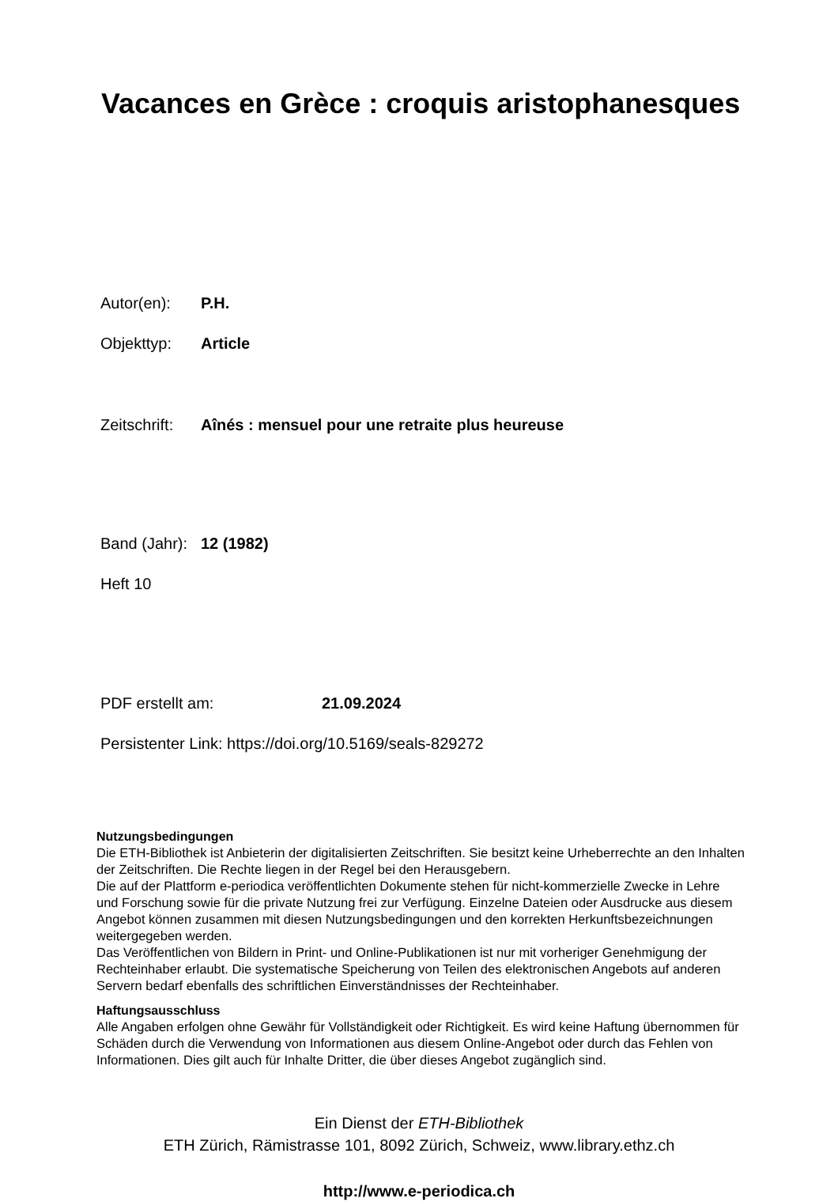Vacances en Grèce : croquis aristophanesques
Autor(en): P.H.
Objekttyp: Article
Zeitschrift: Aînés : mensuel pour une retraite plus heureuse
Band (Jahr): 12 (1982)
Heft 10
PDF erstellt am: 21.09.2024
Persistenter Link: https://doi.org/10.5169/seals-829272
Nutzungsbedingungen
Die ETH-Bibliothek ist Anbieterin der digitalisierten Zeitschriften. Sie besitzt keine Urheberrechte an den Inhalten der Zeitschriften. Die Rechte liegen in der Regel bei den Herausgebern.
Die auf der Plattform e-periodica veröffentlichten Dokumente stehen für nicht-kommerzielle Zwecke in Lehre und Forschung sowie für die private Nutzung frei zur Verfügung. Einzelne Dateien oder Ausdrucke aus diesem Angebot können zusammen mit diesen Nutzungsbedingungen und den korrekten Herkunftsbezeichnungen weitergegeben werden.
Das Veröffentlichen von Bildern in Print- und Online-Publikationen ist nur mit vorheriger Genehmigung der Rechteinhaber erlaubt. Die systematische Speicherung von Teilen des elektronischen Angebots auf anderen Servern bedarf ebenfalls des schriftlichen Einverständnisses der Rechteinhaber.
Haftungsausschluss
Alle Angaben erfolgen ohne Gewähr für Vollständigkeit oder Richtigkeit. Es wird keine Haftung übernommen für Schäden durch die Verwendung von Informationen aus diesem Online-Angebot oder durch das Fehlen von Informationen. Dies gilt auch für Inhalte Dritter, die über dieses Angebot zugänglich sind.
Ein Dienst der ETH-Bibliothek
ETH Zürich, Rämistrasse 101, 8092 Zürich, Schweiz, www.library.ethz.ch
http://www.e-periodica.ch